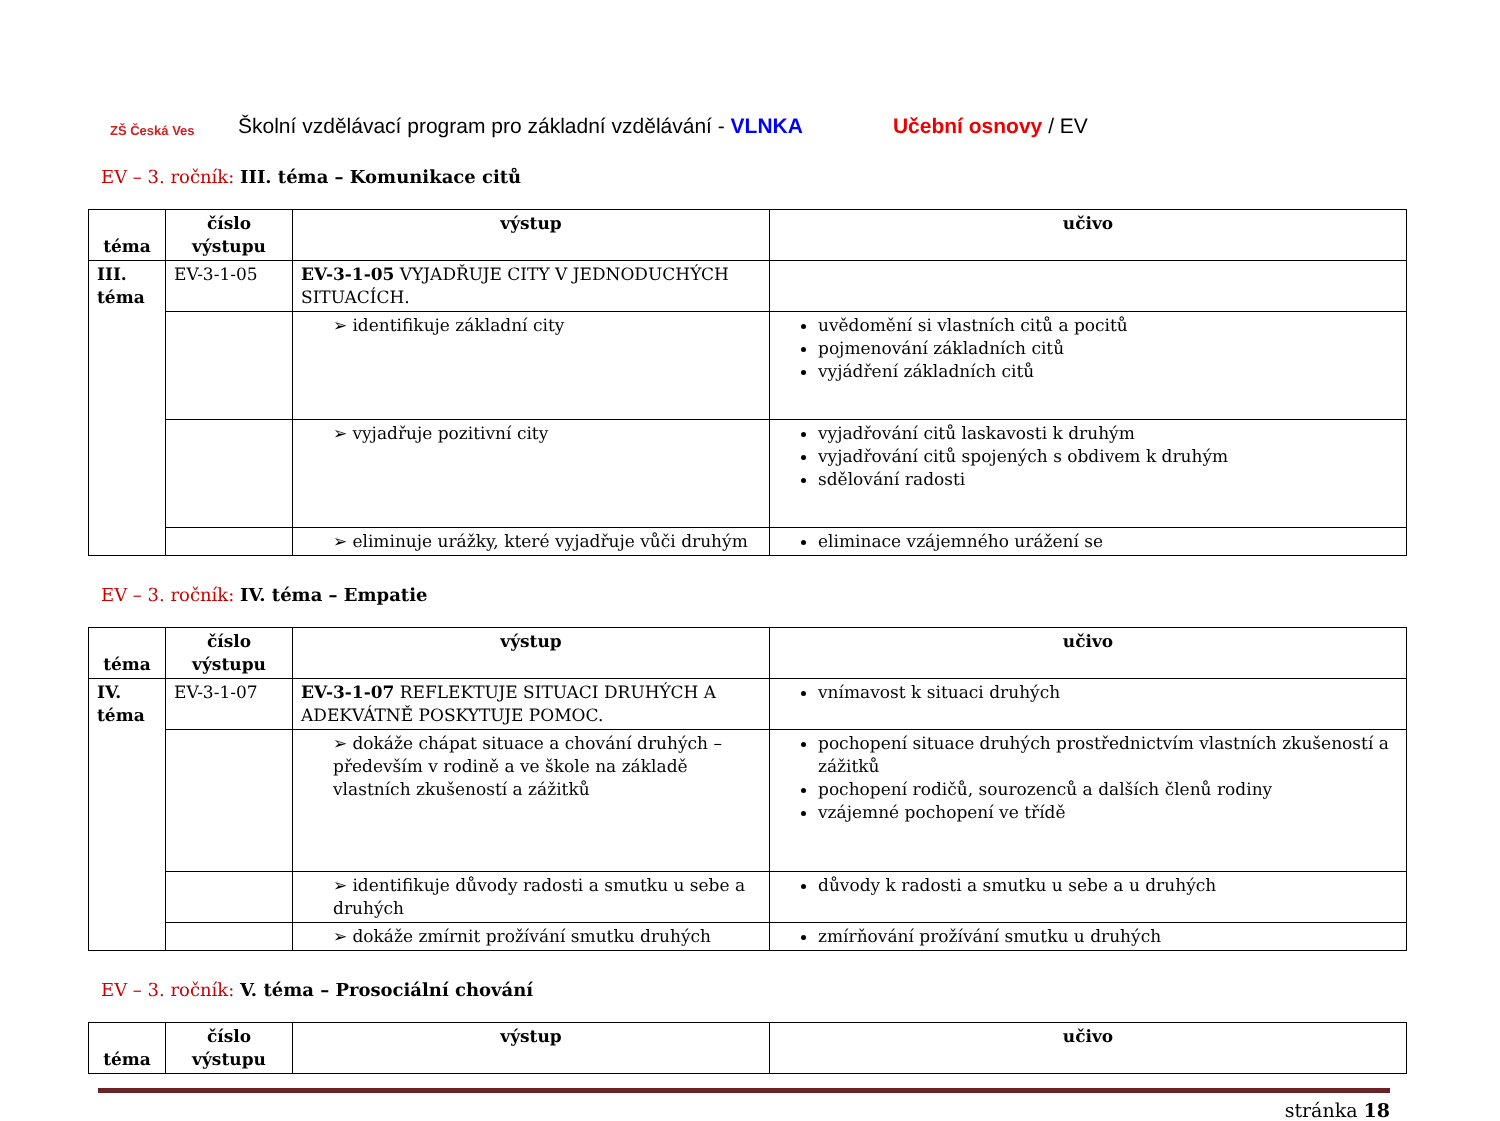ZŠ Česká Ves
Školní vzdělávací program pro základní vzdělávání - VLNKA Učební osnovy / EV
EV – 3. ročník: III. téma – Komunikace citů
| téma | číslo výstupu | výstup | učivo |
| --- | --- | --- | --- |
| III. téma | EV-3-1-05 | EV-3-1-05 VYJADŘUJE CITY V JEDNODUCHÝCH SITUACÍCH. | |
| | | ➢ identifikuje základní city | uvědomění si vlastních citů a pocitů pojmenování základních citů vyjádření základních citů |
| | | ➢ vyjadřuje pozitivní city | vyjadřování citů laskavosti k druhým vyjadřování citů spojených s obdivem k druhým sdělování radosti |
| | | ➢ eliminuje urážky, které vyjadřuje vůči druhým | eliminace vzájemného urážení se |
EV – 3. ročník: IV. téma – Empatie
| téma | číslo výstupu | výstup | učivo |
| --- | --- | --- | --- |
| IV. téma | EV-3-1-07 | EV-3-1-07 REFLEKTUJE SITUACI DRUHÝCH A ADEKVÁTNĚ POSKYTUJE POMOC. | vnímavost k situaci druhých |
| | | ➢ dokáže chápat situace a chování druhých – především v rodině a ve škole na základě vlastních zkušeností a zážitků | pochopení situace druhých prostřednictvím vlastních zkušeností a zážitků pochopení rodičů, sourozenců a dalších členů rodiny vzájemné pochopení ve třídě |
| | | ➢ identifikuje důvody radosti a smutku u sebe a druhých | důvody k radosti a smutku u sebe a u druhých |
| | | ➢ dokáže zmírnit prožívání smutku druhých | zmírňování prožívání smutku u druhých |
EV – 3. ročník: V. téma – Prosociální chování
| téma | číslo výstupu | výstup | učivo |
| --- | --- | --- | --- |
stránka 18